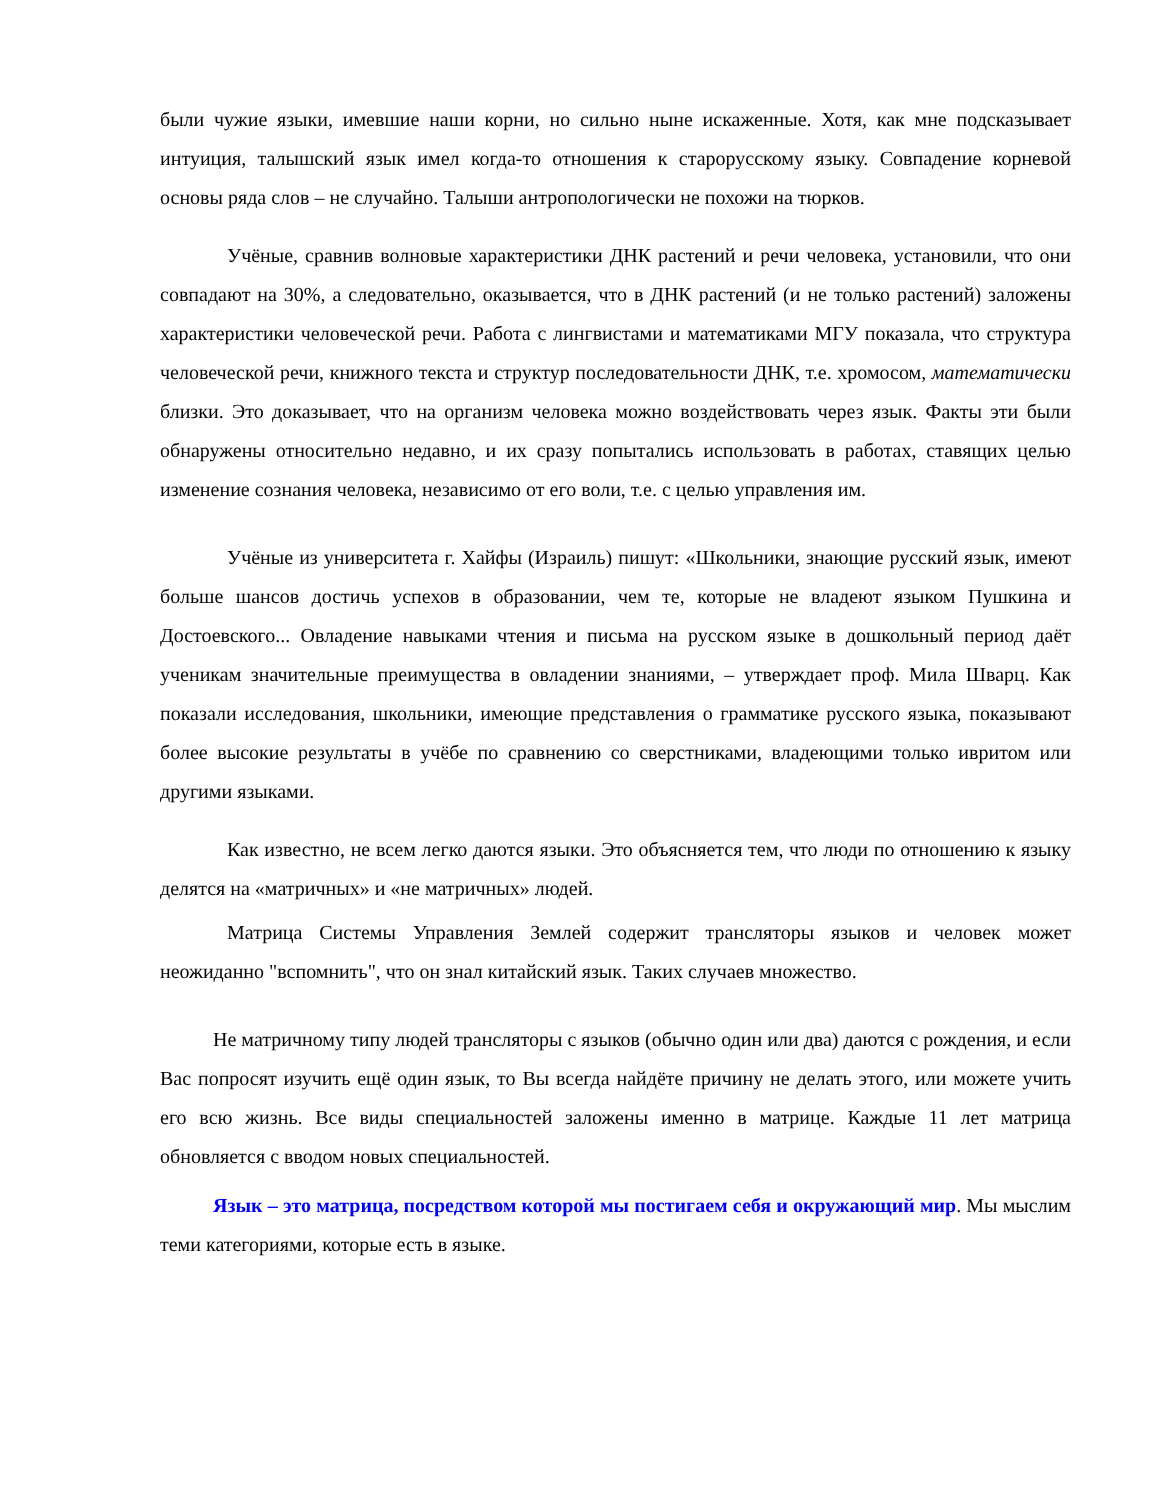были чужие языки, имевшие наши корни, но сильно ныне искаженные. Хотя, как мне подсказывает интуиция, талышский язык имел когда-то отношения к старорусскому языку. Совпадение корневой основы ряда слов – не случайно. Талыши антропологически не похожи на тюрков.
Учёные, сравнив волновые характеристики ДНК растений и речи человека, установили, что они совпадают на 30%, а следовательно, оказывается, что в ДНК растений (и не только растений) заложены характеристики человеческой речи. Работа с лингвистами и математиками МГУ показала, что структура человеческой речи, книжного текста и структур последовательности ДНК, т.е. хромосом, математически близки. Это доказывает, что на организм человека можно воздействовать через язык. Факты эти были обнаружены относительно недавно, и их сразу попытались использовать в работах, ставящих целью изменение сознания человека, независимо от его воли, т.е. с целью управления им.
Учёные из университета г. Хайфы (Израиль) пишут: «Школьники, знающие русский язык, имеют больше шансов достичь успехов в образовании, чем те, которые не владеют языком Пушкина и Достоевского... Овладение навыками чтения и письма на русском языке в дошкольный период даёт ученикам значительные преимущества в овладении знаниями, – утверждает проф. Мила Шварц. Как показали исследования, школьники, имеющие представления о грамматике русского языка, показывают более высокие результаты в учёбе по сравнению со сверстниками, владеющими только ивритом или другими языками.
Как известно, не всем легко даются языки. Это объясняется тем, что люди по отношению к языку делятся на «матричных» и «не матричных» людей.
Матрица Системы Управления Землей содержит трансляторы языков и человек может неожиданно "вспомнить", что он знал китайский язык. Таких случаев множество.
Не матричному типу людей трансляторы с языков (обычно один или два) даются с рождения, и если Вас попросят изучить ещё один язык, то Вы всегда найдёте причину не делать этого, или можете учить его всю жизнь. Все виды специальностей заложены именно в матрице. Каждые 11 лет матрица обновляется с вводом новых специальностей.
Язык – это матрица, посредством которой мы постигаем себя и окружающий мир. Мы мыслим теми категориями, которые есть в языке.